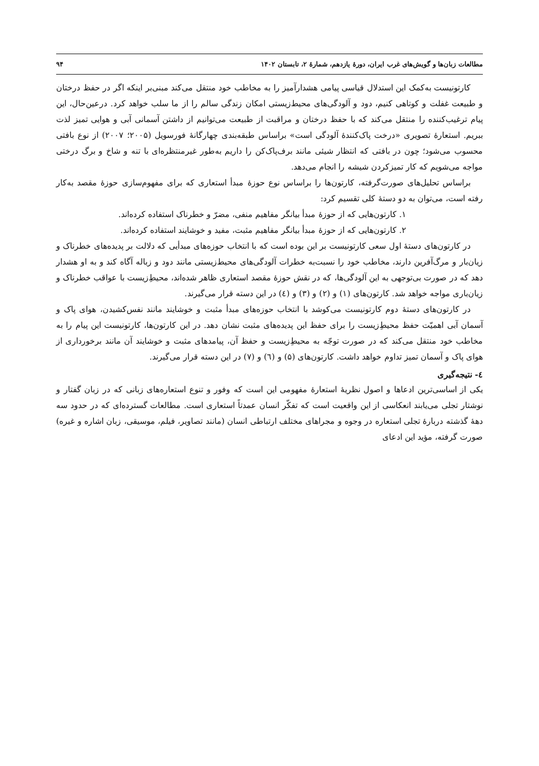مطالعات زبان‌ها و گویش‌های غرب ایران، دورهٔ یازدهم، شمارهٔ ۲، تابستان ۱۴۰۲ ۹۴
کارتونیست به‌کمک این استدلال قیاسی پیامی هشدارآمیز را به مخاطب خود منتقل می‌کند مبنی‌بر اینکه اگر در حفظ درختان و طبیعت غفلت و کوتاهی کنیم، دود و آلودگی‌های محیط‌زیستی امکان زندگی سالم را از ما سلب خواهد کرد. درعین‌حال، این پیام ترغیب‌کننده را منتقل می‌کند که با حفظ درختان و مراقبت از طبیعت می‌توانیم از داشتن آسمانی آبی و هوایی تمیز لذت ببریم. استعارهٔ تصویری «درخت پاک‌کنندهٔ آلودگی است» براساس طبقه‌بندی چهارگانهٔ فورسویل (۲۰۰۵؛ ۲۰۰۷) از نوع بافتی محسوب می‌شود؛ چون در بافتی که انتظار شیئی مانند برف‌پاک‌کن را داریم به‌طور غیرمنتظره‌ای با تنه و شاخ و برگ درختی مواجه می‌شویم که کار تمیزکردن شیشه را انجام می‌دهد.
براساس تحلیل‌های صورت‌گرفته، کارتون‌ها را براساس نوع حوزهٔ مبدأ استعاری که برای مفهوم‌سازی حوزهٔ مقصد به‌کار رفته است، می‌توان به دو دستهٔ کلی تقسیم کرد:
۱. کارتون‌هایی که از حوزهٔ مبدأ بیانگر مفاهیم منفی، مضرّ و خطرناک استفاده کرده‌اند.
۲. کارتون‌هایی که از حوزهٔ مبدأ بیانگر مفاهیم مثبت، مفید و خوشایند استفاده کرده‌اند.
در کارتون‌های دستهٔ اول سعی کارتونیست بر این بوده است که با انتخاب حوزه‌های مبدأیی که دلالت بر پدیده‌های خطرناک و زیان‌بار و مرگ‌آفرین دارند، مخاطب خود را نسبت‌به خطرات آلودگی‌های محیط‌زیستی مانند دود و زباله آگاه کند و به او هشدار دهد که در صورت بی‌توجهی به این آلودگی‌ها، که در نقش حوزهٔ مقصد استعاری ظاهر شده‌اند، محیطِ‌زیست با عواقب خطرناک و زیان‌باری مواجه خواهد شد. کارتون‌های (۱) و (۲) و (۳) و (٤) در این دسته قرار می‌گیرند.
در کارتون‌های دستهٔ دوم کارتونیست می‌کوشد با انتخاب حوزه‌های مبدأ مثبت و خوشایند مانند نفس‌کشیدن، هوای پاک و آسمان آبی اهمیّت حفظ محیطِ‌زیست را برای حفظ این پدیده‌های مثبت نشان دهد. در این کارتون‌ها، کارتونیست این پیام را به مخاطب خود منتقل می‌کند که در صورت توجّه به محیطِ‌زیست و حفظ آن، پیامدهای مثبت و خوشایند آن مانند برخورداری از هوای پاک و آسمان تمیز تداوم خواهد داشت. کارتون‌های (۵) و (٦) و (۷) در این دسته قرار می‌گیرند.
٤- نتیجه‌گیری
یکی از اساسی‌ترین ادعاها و اصول نظریهٔ استعارهٔ مفهومی این است که وفور و تنوع استعاره‌های زبانی که در زبان گفتار و نوشتار تجلی می‌یابند انعکاسی از این واقعیت است که تفکّر انسان عمدتاً استعاری است. مطالعات گسترده‌ای که در حدود سه دههٔ گذشته دربارهٔ تجلی استعاره در وجوه و مجراهای مختلف ارتباطی انسان (مانند تصاویر، فیلم، موسیقی، زبان اشاره و غیره) صورت گرفته، مؤید این ادعای